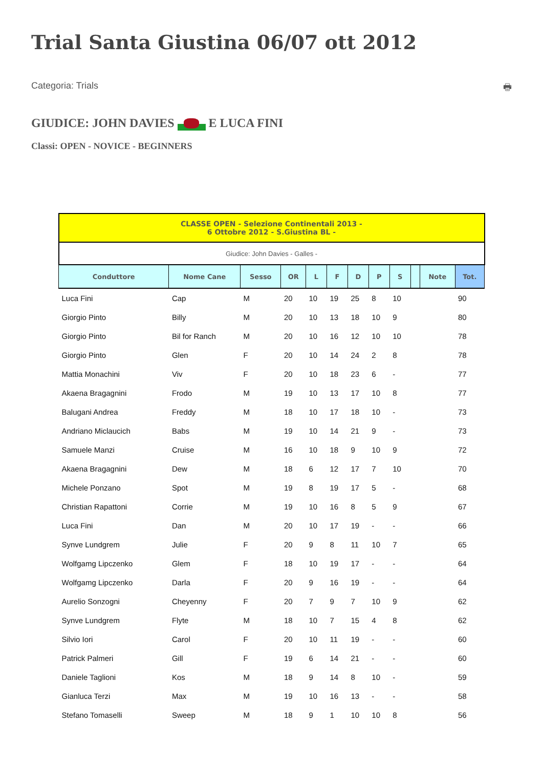Trial Santa Giustina 06/07 ott 2012
Categoria: Trials 🖶
GIUDICE: JOHN DAVIES E LUCA FINI
Classi: OPEN - NOVICE - BEGINNERS
| CLASSE OPEN - Selezione Continentali 2013 - 6 Ottobre 2012 - S.Giustina BL - | | | | | | | | | | | |
| Giudice: John Davies - Galles - | | | | | | | | | | | |
| Conduttore | Nome Cane | Sesso | OR | L | F | D | P | S | | Note | Tot. |
| Luca Fini | Cap | M | 20 | 10 | 19 | 25 | 8 | 10 | | | 90 |
| Giorgio Pinto | Billy | M | 20 | 10 | 13 | 18 | 10 | 9 | | | 80 |
| Giorgio Pinto | Bil for Ranch | M | 20 | 10 | 16 | 12 | 10 | 10 | | | 78 |
| Giorgio Pinto | Glen | F | 20 | 10 | 14 | 24 | 2 | 8 | | | 78 |
| Mattia Monachini | Viv | F | 20 | 10 | 18 | 23 | 6 | - | | | 77 |
| Akaena Bragagnini | Frodo | M | 19 | 10 | 13 | 17 | 10 | 8 | | | 77 |
| Balugani Andrea | Freddy | M | 18 | 10 | 17 | 18 | 10 | - | | | 73 |
| Andriano Miclaucich | Babs | M | 19 | 10 | 14 | 21 | 9 | - | | | 73 |
| Samuele Manzi | Cruise | M | 16 | 10 | 18 | 9 | 10 | 9 | | | 72 |
| Akaena Bragagnini | Dew | M | 18 | 6 | 12 | 17 | 7 | 10 | | | 70 |
| Michele Ponzano | Spot | M | 19 | 8 | 19 | 17 | 5 | - | | | 68 |
| Christian Rapattoni | Corrie | M | 19 | 10 | 16 | 8 | 5 | 9 | | | 67 |
| Luca Fini | Dan | M | 20 | 10 | 17 | 19 | - | - | | | 66 |
| Synve Lundgrem | Julie | F | 20 | 9 | 8 | 11 | 10 | 7 | | | 65 |
| Wolfgamg Lipczenko | Glem | F | 18 | 10 | 19 | 17 | - | - | | | 64 |
| Wolfgamg Lipczenko | Darla | F | 20 | 9 | 16 | 19 | - | - | | | 64 |
| Aurelio Sonzogni | Cheyenny | F | 20 | 7 | 9 | 7 | 10 | 9 | | | 62 |
| Synve Lundgrem | Flyte | M | 18 | 10 | 7 | 15 | 4 | 8 | | | 62 |
| Silvio Iori | Carol | F | 20 | 10 | 11 | 19 | - | - | | | 60 |
| Patrick Palmeri | Gill | F | 19 | 6 | 14 | 21 | - | - | | | 60 |
| Daniele Taglioni | Kos | M | 18 | 9 | 14 | 8 | 10 | - | | | 59 |
| Gianluca Terzi | Max | M | 19 | 10 | 16 | 13 | - | - | | | 58 |
| Stefano Tomaselli | Sweep | M | 18 | 9 | 1 | 10 | 10 | 8 | | | 56 |